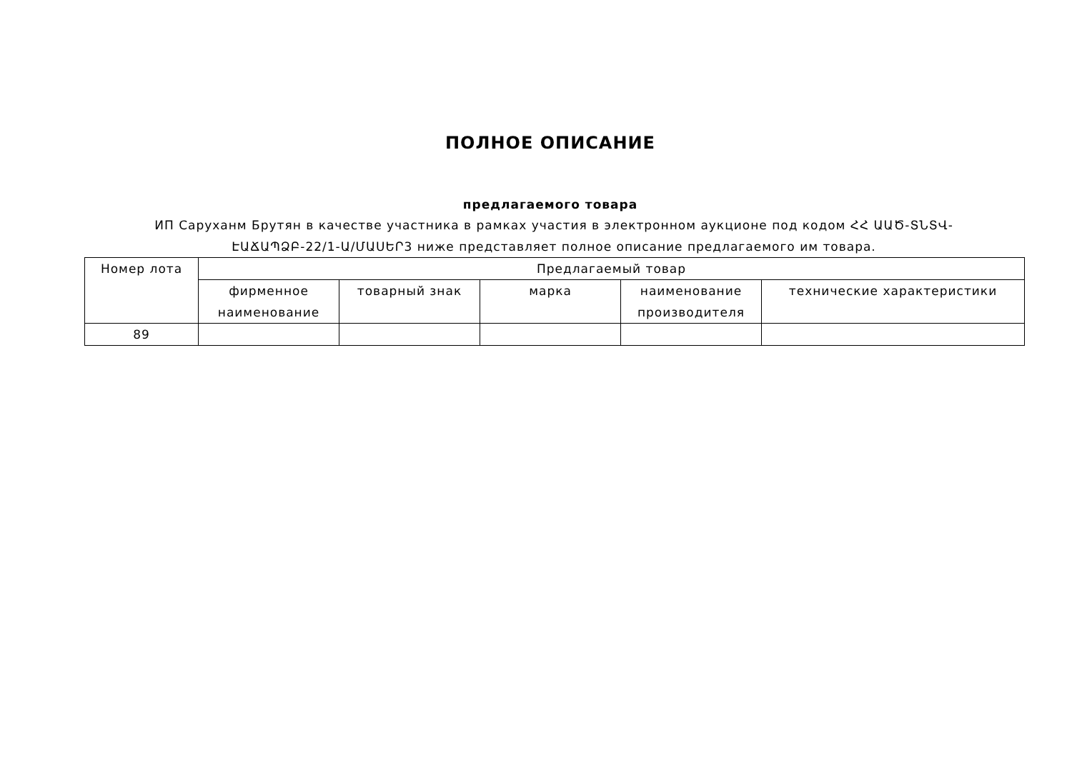ПОЛНОЕ ОПИСАНИЕ
предлагаемого товара
ИП Саруханм Брутян в качестве участника в рамках участия в электронном аукционе под кодом ՀՀ ԱԱԾ-ՏՆՏՎ-ԷԱՃԱՊՁԲ-22/1-Ա/ՄԱՍԵՐ3 ниже представляет полное описание предлагаемого им товара.
| Номер лота | Предлагаемый товар | | | | |
| --- | --- | --- | --- | --- | --- |
| | фирменное наименование | товарный знак | марка | наименование производителя | технические характеристики |
| 89 | | | | | |